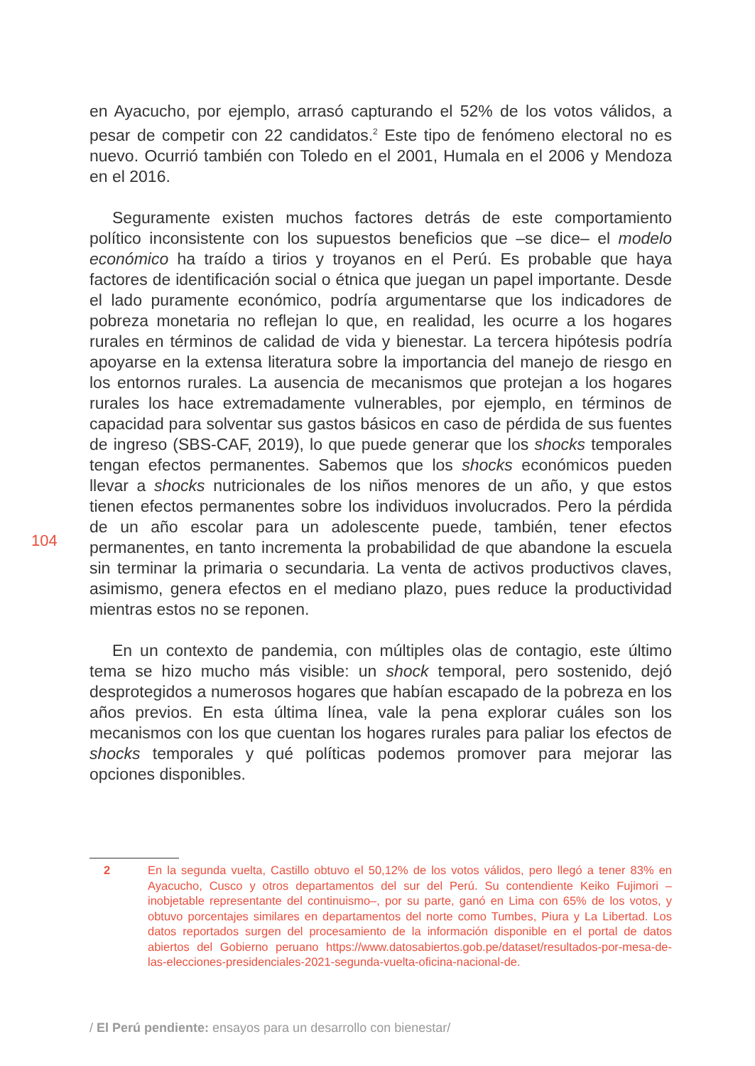en Ayacucho, por ejemplo, arrasó capturando el 52% de los votos válidos, a pesar de competir con 22 candidatos.<sup>2</sup> Este tipo de fenómeno electoral no es nuevo. Ocurrió también con Toledo en el 2001, Humala en el 2006 y Mendoza en el 2016.
Seguramente existen muchos factores detrás de este comportamiento político inconsistente con los supuestos beneficios que –se dice– el modelo económico ha traído a tirios y troyanos en el Perú. Es probable que haya factores de identificación social o étnica que juegan un papel importante. Desde el lado puramente económico, podría argumentarse que los indicadores de pobreza monetaria no reflejan lo que, en realidad, les ocurre a los hogares rurales en términos de calidad de vida y bienestar. La tercera hipótesis podría apoyarse en la extensa literatura sobre la importancia del manejo de riesgo en los entornos rurales. La ausencia de mecanismos que protejan a los hogares rurales los hace extremadamente vulnerables, por ejemplo, en términos de capacidad para solventar sus gastos básicos en caso de pérdida de sus fuentes de ingreso (SBS-CAF, 2019), lo que puede generar que los shocks temporales tengan efectos permanentes. Sabemos que los shocks económicos pueden llevar a shocks nutricionales de los niños menores de un año, y que estos tienen efectos permanentes sobre los individuos involucrados. Pero la pérdida de un año escolar para un adolescente puede, también, tener efectos permanentes, en tanto incrementa la probabilidad de que abandone la escuela sin terminar la primaria o secundaria. La venta de activos productivos claves, asimismo, genera efectos en el mediano plazo, pues reduce la productividad mientras estos no se reponen.
En un contexto de pandemia, con múltiples olas de contagio, este último tema se hizo mucho más visible: un shock temporal, pero sostenido, dejó desprotegidos a numerosos hogares que habían escapado de la pobreza en los años previos. En esta última línea, vale la pena explorar cuáles son los mecanismos con los que cuentan los hogares rurales para paliar los efectos de shocks temporales y qué políticas podemos promover para mejorar las opciones disponibles.
104
2 En la segunda vuelta, Castillo obtuvo el 50,12% de los votos válidos, pero llegó a tener 83% en Ayacucho, Cusco y otros departamentos del sur del Perú. Su contendiente Keiko Fujimori –inobjetable representante del continuismo–, por su parte, ganó en Lima con 65% de los votos, y obtuvo porcentajes similares en departamentos del norte como Tumbes, Piura y La Libertad. Los datos reportados surgen del procesamiento de la información disponible en el portal de datos abiertos del Gobierno peruano https://www.datosabiertos.gob.pe/dataset/resultados-por-mesa-de-las-elecciones-presidenciales-2021-segunda-vuelta-oficina-nacional-de.
/ El Perú pendiente: ensayos para un desarrollo con bienestar/